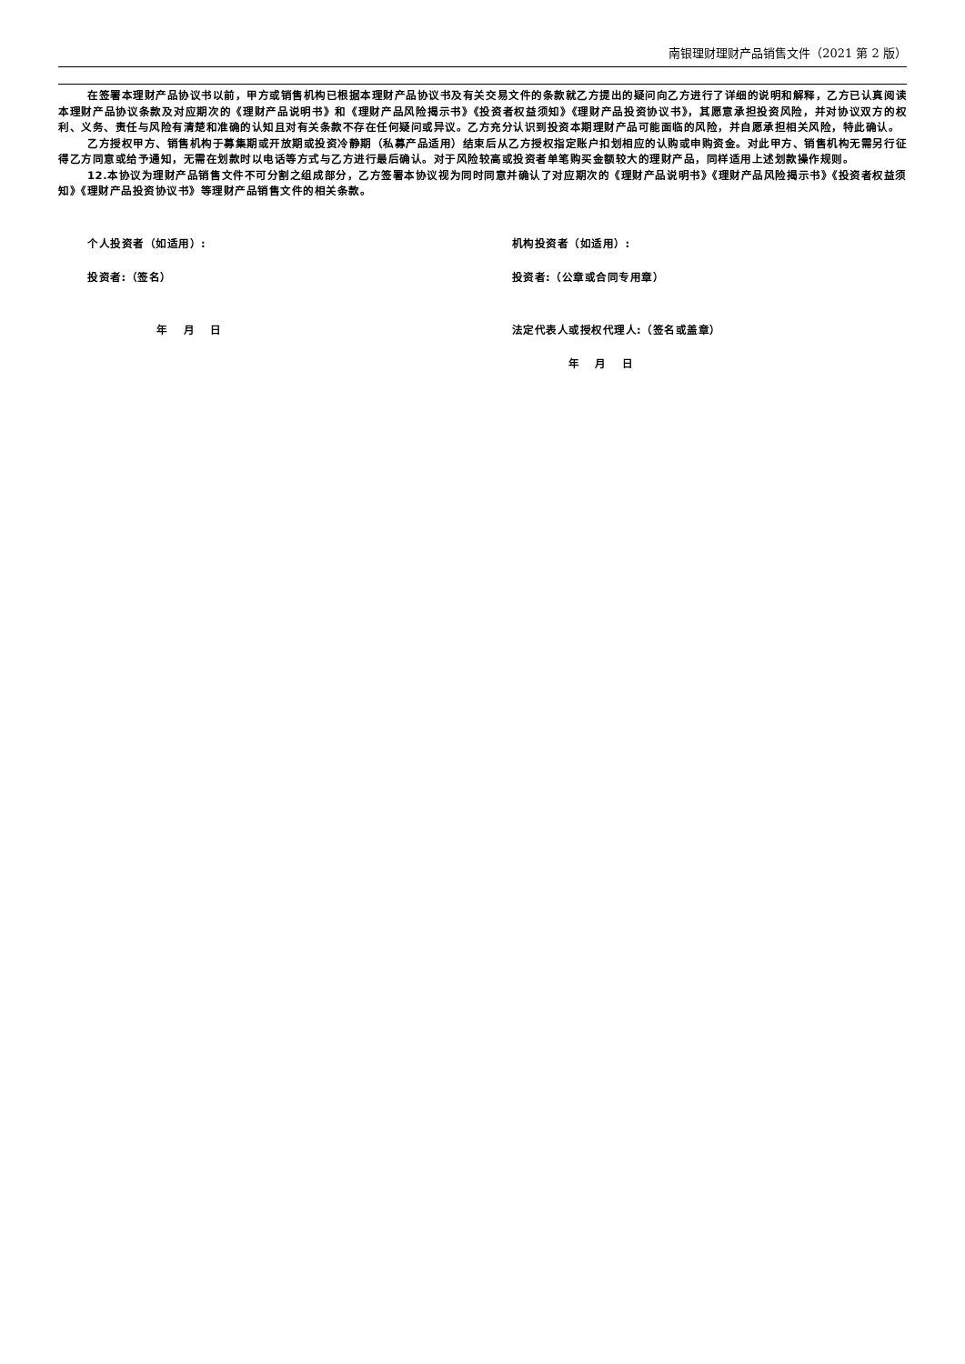南银理财理财产品销售文件（2021 第 2 版）
在签署本理财产品协议书以前，甲方或销售机构已根据本理财产品协议书及有关交易文件的条款就乙方提出的疑问向乙方进行了详细的说明和解释，乙方已认真阅读本理财产品协议条款及对应期次的《理财产品说明书》和《理财产品风险揭示书》《投资者权益须知》《理财产品投资协议书》，其愿意承担投资风险，并对协议双方的权利、义务、责任与风险有清楚和准确的认知且对有关条款不存在任何疑问或异议。乙方充分认识到投资本期理财产品可能面临的风险，并自愿承担相关风险，特此确认。
乙方授权甲方、销售机构于募集期或开放期或投资冷静期（私募产品适用）结束后从乙方授权指定账户扣划相应的认购或申购资金。对此甲方、销售机构无需另行征得乙方同意或给予通知，无需在划款时以电话等方式与乙方进行最后确认。对于风险较高或投资者单笔购买金额较大的理财产品，同样适用上述划款操作规则。
12.本协议为理财产品销售文件不可分割之组成部分，乙方签署本协议视为同时同意并确认了对应期次的《理财产品说明书》《理财产品风险揭示书》《投资者权益须知》《理财产品投资协议书》等理财产品销售文件的相关条款。
个人投资者（如适用）:
投资者:（签名）
年　 月　 日
机构投资者（如适用）:
投资者:（公章或合同专用章）
法定代表人或授权代理人:（签名或盖章）
年　 月　 日